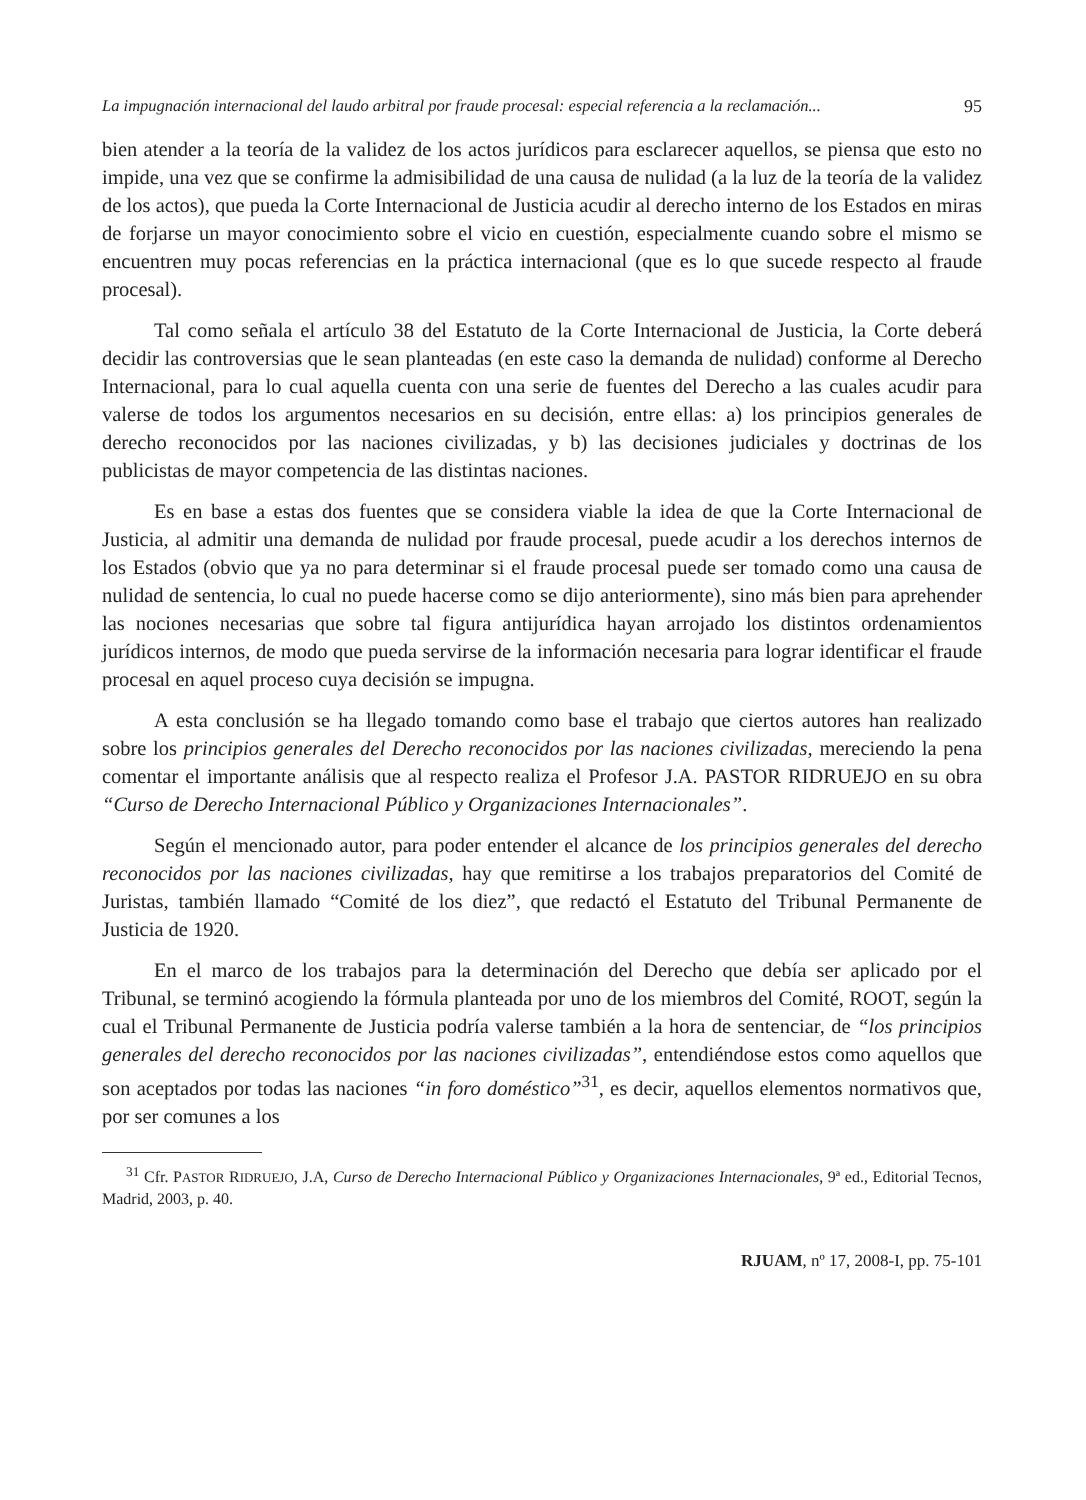La impugnación internacional del laudo arbitral por fraude procesal: especial referencia a la reclamación... 95
bien atender a la teoría de la validez de los actos jurídicos para esclarecer aquellos, se piensa que esto no impide, una vez que se confirme la admisibilidad de una causa de nulidad (a la luz de la teoría de la validez de los actos), que pueda la Corte Internacional de Justicia acudir al derecho interno de los Estados en miras de forjarse un mayor conocimiento sobre el vicio en cuestión, especialmente cuando sobre el mismo se encuentren muy pocas referencias en la práctica internacional (que es lo que sucede respecto al fraude procesal).
Tal como señala el artículo 38 del Estatuto de la Corte Internacional de Justicia, la Corte deberá decidir las controversias que le sean planteadas (en este caso la demanda de nulidad) conforme al Derecho Internacional, para lo cual aquella cuenta con una serie de fuentes del Derecho a las cuales acudir para valerse de todos los argumentos necesarios en su decisión, entre ellas: a) los principios generales de derecho reconocidos por las naciones civilizadas, y b) las decisiones judiciales y doctrinas de los publicistas de mayor competencia de las distintas naciones.
Es en base a estas dos fuentes que se considera viable la idea de que la Corte Internacional de Justicia, al admitir una demanda de nulidad por fraude procesal, puede acudir a los derechos internos de los Estados (obvio que ya no para determinar si el fraude procesal puede ser tomado como una causa de nulidad de sentencia, lo cual no puede hacerse como se dijo anteriormente), sino más bien para aprehender las nociones necesarias que sobre tal figura antijurídica hayan arrojado los distintos ordenamientos jurídicos internos, de modo que pueda servirse de la información necesaria para lograr identificar el fraude procesal en aquel proceso cuya decisión se impugna.
A esta conclusión se ha llegado tomando como base el trabajo que ciertos autores han realizado sobre los principios generales del Derecho reconocidos por las naciones civilizadas, mereciendo la pena comentar el importante análisis que al respecto realiza el Profesor J.A. PASTOR RIDRUEJO en su obra “Curso de Derecho Internacional Público y Organizaciones Internacionales”.
Según el mencionado autor, para poder entender el alcance de los principios generales del derecho reconocidos por las naciones civilizadas, hay que remitirse a los trabajos preparatorios del Comité de Juristas, también llamado “Comité de los diez”, que redactó el Estatuto del Tribunal Permanente de Justicia de 1920.
En el marco de los trabajos para la determinación del Derecho que debía ser aplicado por el Tribunal, se terminó acogiendo la fórmula planteada por uno de los miembros del Comité, ROOT, según la cual el Tribunal Permanente de Justicia podría valerse también a la hora de sentenciar, de “los principios generales del derecho reconocidos por las naciones civilizadas”, entendiéndose estos como aquellos que son aceptados por todas las naciones “in foro doméstico”<sup>31</sup>, es decir, aquellos elementos normativos que, por ser comunes a los
<sup>31</sup> Cfr. PASTOR RIDRUEJO, J.A, Curso de Derecho Internacional Público y Organizaciones Internacionales, 9ª ed., Editorial Tecnos, Madrid, 2003, p. 40.
RJUAM, nº 17, 2008-I, pp. 75-101